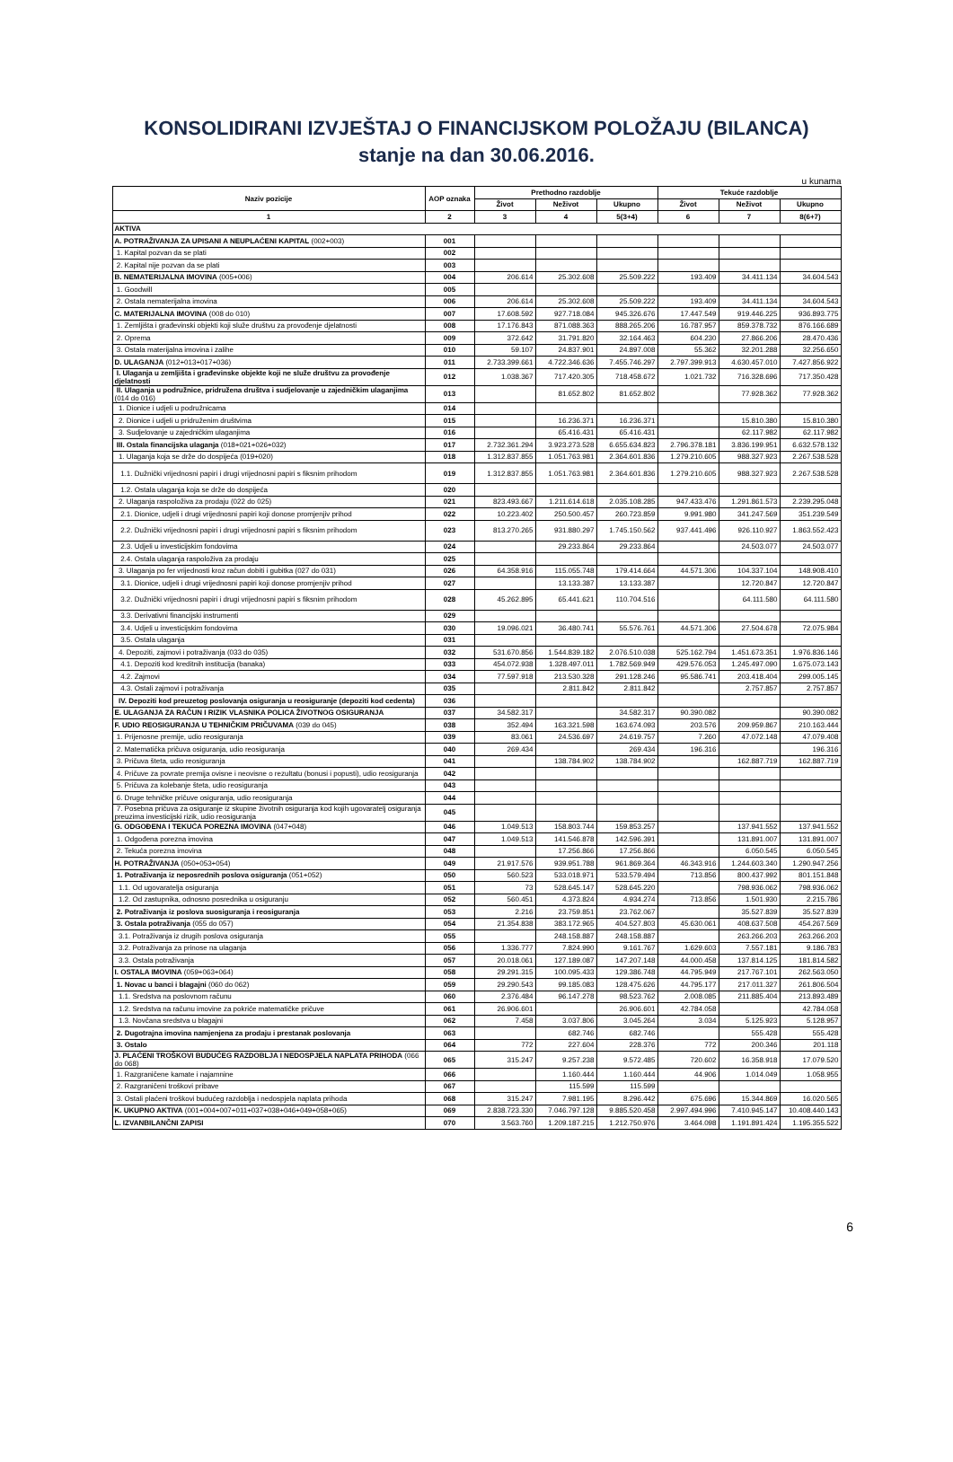KONSOLIDIRANI IZVJEŠTAJ O FINANCIJSKOM POLOŽAJU (BILANCA)
stanje na dan 30.06.2016.
u kunama
| Naziv pozicije | AOP oznaka | Prethodno razdoblje | | | Tekuće razdoblje | | |
| --- | --- | --- | --- | --- | --- | --- | --- |
| | | Život | Neživot | Ukupno | Život | Neživot | Ukupno |
| 1 | 2 | 3 | 4 | 5(3+4) | 6 | 7 | 8(6+7) |
| AKTIVA | | | | | | | |
| A. POTRAŽIVANJA ZA UPISANI A NEUPLAĆENI KAPITAL (002+003) | 001 | | | | | | |
| 1. Kapital pozvan da se plati | 002 | | | | | | |
| 2. Kapital nije pozvan da se plati | 003 | | | | | | |
| B. NEMATERIJALNA IMOVINA (005+006) | 004 | 206.614 | 25.302.608 | 25.509.222 | 193.409 | 34.411.134 | 34.604.543 |
| 1. Goodwill | 005 | | | | | | |
| 2. Ostala nematerijalna imovina | 006 | 206.614 | 25.302.608 | 25.509.222 | 193.409 | 34.411.134 | 34.604.543 |
| C. MATERIJALNA IMOVINA (008 do 010) | 007 | 17.608.592 | 927.718.084 | 945.326.676 | 17.447.549 | 919.446.225 | 936.893.775 |
| 1. Zemljišta i građevinski objekti koji služe društvu za provođenje djelatnosti | 008 | 17.176.843 | 871.088.363 | 888.265.206 | 16.787.957 | 859.378.732 | 876.166.689 |
| 2. Oprema | 009 | 372.642 | 31.791.820 | 32.164.463 | 604.230 | 27.866.206 | 28.470.436 |
| 3. Ostala materijalna imovina i zalihe | 010 | 59.107 | 24.837.901 | 24.897.008 | 55.362 | 32.201.288 | 32.256.650 |
| D. ULAGANJA (012+013+017+036) | 011 | 2.733.399.661 | 4.722.346.636 | 7.455.746.297 | 2.797.399.913 | 4.630.457.010 | 7.427.856.922 |
| I. Ulaganja u zemljišta i građevinske objekte koji ne služe društvu za provođenje djelatnosti | 012 | 1.038.367 | 717.420.305 | 718.458.672 | 1.021.732 | 716.328.696 | 717.350.428 |
| II. Ulaganja u podružnice, pridružena društva i sudjelovanje u zajedničkim ulaganjima (014 do 016) | 013 | | 81.652.802 | 81.652.802 | | 77.928.362 | 77.928.362 |
| 1. Dionice i udjeli u podružnicama | 014 | | | | | | |
| 2. Dionice i udjeli u pridruženim društvima | 015 | | 16.236.371 | 16.236.371 | | 15.810.380 | 15.810.380 |
| 3. Sudjelovanje u zajedničkim ulaganjima | 016 | | 65.416.431 | 65.416.431 | | 62.117.982 | 62.117.982 |
| III. Ostala financijska ulaganja (018+021+026+032) | 017 | 2.732.361.294 | 3.923.273.528 | 6.655.634.823 | 2.796.378.181 | 3.836.199.951 | 6.632.578.132 |
| 1. Ulaganja koja se drže do dospijeća (019+020) | 018 | 1.312.837.855 | 1.051.763.981 | 2.364.601.836 | 1.279.210.605 | 988.327.923 | 2.267.538.528 |
| 1.1. Dužnički vrijednosni papiri i drugi vrijednosni papiri s fiksnim prihodom | 019 | 1.312.837.855 | 1.051.763.981 | 2.364.601.836 | 1.279.210.605 | 988.327.923 | 2.267.538.528 |
| 1.2. Ostala ulaganja koja se drže do dospijeća | 020 | | | | | | |
| 2. Ulaganja raspoloživa za prodaju (022 do 025) | 021 | 823.493.667 | 1.211.614.618 | 2.035.108.285 | 947.433.476 | 1.291.861.573 | 2.239.295.048 |
| 2.1. Dionice, udjeli i drugi vrijednosni papiri koji donose promjenjiv prihod | 022 | 10.223.402 | 250.500.457 | 260.723.859 | 9.991.980 | 341.247.569 | 351.239.549 |
| 2.2. Dužnički vrijednosni papiri i drugi vrijednosni papiri s fiksnim prihodom | 023 | 813.270.265 | 931.880.297 | 1.745.150.562 | 937.441.496 | 926.110.927 | 1.863.552.423 |
| 2.3. Udjeli u investicijskim fondovima | 024 | | 29.233.864 | 29.233.864 | | 24.503.077 | 24.503.077 |
| 2.4. Ostala ulaganja raspoloživa za prodaju | 025 | | | | | | |
| 3. Ulaganja po fer vrijednosti kroz račun dobiti i gubitka (027 do 031) | 026 | 64.358.916 | 115.055.748 | 179.414.664 | 44.571.306 | 104.337.104 | 148.908.410 |
| 3.1. Dionice, udjeli i drugi vrijednosni papiri koji donose promjenjiv prihod | 027 | | 13.133.387 | 13.133.387 | | 12.720.847 | 12.720.847 |
| 3.2. Dužnički vrijednosni papiri i drugi vrijednosni papiri s fiksnim prihodom | 028 | 45.262.895 | 65.441.621 | 110.704.516 | | 64.111.580 | 64.111.580 |
| 3.3. Derivativni financijski instrumenti | 029 | | | | | | |
| 3.4. Udjeli u investicijskim fondovima | 030 | 19.096.021 | 36.480.741 | 55.576.761 | 44.571.306 | 27.504.678 | 72.075.984 |
| 3.5. Ostala ulaganja | 031 | | | | | | |
| 4. Depoziti, zajmovi i potraživanja (033 do 035) | 032 | 531.670.856 | 1.544.839.182 | 2.076.510.038 | 525.162.794 | 1.451.673.351 | 1.976.836.146 |
| 4.1. Depoziti kod kreditnih institucija (banaka) | 033 | 454.072.938 | 1.328.497.011 | 1.782.569.949 | 429.576.053 | 1.245.497.090 | 1.675.073.143 |
| 4.2. Zajmovi | 034 | 77.597.918 | 213.530.328 | 291.128.246 | 95.586.741 | 203.418.404 | 299.005.145 |
| 4.3. Ostali zajmovi i potraživanja | 035 | | 2.811.842 | 2.811.842 | | 2.757.857 | 2.757.857 |
| IV. Depoziti kod preuzetog poslovanja osiguranja u reosiguranje (depoziti kod cedenta) | 036 | | | | | | |
| E. ULAGANJA ZA RAČUN I RIZIK VLASNIKA POLICA ŽIVOTNOG OSIGURANJA | 037 | 34.582.317 | | 34.582.317 | 90.390.082 | | 90.390.082 |
| F. UDIO REOSIGURANJA U TEHNIČKIM PRIČUVAMA (039 do 045) | 038 | 352.494 | 163.321.598 | 163.674.093 | 203.576 | 209.959.867 | 210.163.444 |
| 1. Prijenosne premije, udio reosiguranja | 039 | 83.061 | 24.536.697 | 24.619.757 | 7.260 | 47.072.148 | 47.079.408 |
| 2. Matematička pričuva osiguranja, udio reosiguranja | 040 | 269.434 | | 269.434 | 196.316 | | 196.316 |
| 3. Pričuva šteta, udio reosiguranja | 041 | | 138.784.902 | 138.784.902 | | 162.887.719 | 162.887.719 |
| 4. Pričuve za povrate premija ovisne i neovisne o rezultatu (bonusi i popusti), udio reosiguranja | 042 | | | | | | |
| 5. Pričuva za kolebanje šteta, udio reosiguranja | 043 | | | | | | |
| 6. Druge tehničke pričuve osiguranja, udio reosiguranja | 044 | | | | | | |
| 7. Posebna pričuva za osiguranje iz skupine životnih osiguranja kod kojih ugovaratelj osiguranja preuzima investicijski rizik, udio reosiguranja | 045 | | | | | | |
| G. ODGOĐENA I TEKUĆA POREZNA IMOVINA (047+048) | 046 | 1.049.513 | 158.803.744 | 159.853.257 | | 137.941.552 | 137.941.552 |
| 1. Odgođena porezna imovina | 047 | 1.049.513 | 141.546.878 | 142.596.391 | | 131.891.007 | 131.891.007 |
| 2. Tekuća porezna imovina | 048 | | 17.256.866 | 17.256.866 | | 6.050.545 | 6.050.545 |
| H. POTRAŽIVANJA (050+053+054) | 049 | 21.917.576 | 939.951.788 | 961.869.364 | 46.343.916 | 1.244.603.340 | 1.290.947.256 |
| 1. Potraživanja iz neposrednih poslova osiguranja (051+052) | 050 | 560.523 | 533.018.971 | 533.579.494 | 713.856 | 800.437.992 | 801.151.848 |
| 1.1. Od ugovaratelja osiguranja | 051 | 73 | 528.645.147 | 528.645.220 | | 798.936.062 | 798.936.062 |
| 1.2. Od zastupnika, odnosno posrednika u osiguranju | 052 | 560.451 | 4.373.824 | 4.934.274 | 713.856 | 1.501.930 | 2.215.786 |
| 2. Potraživanja iz poslova suosiguranja i reosiguranja | 053 | 2.216 | 23.759.851 | 23.762.067 | | 35.527.839 | 35.527.839 |
| 3. Ostala potraživanja (055 do 057) | 054 | 21.354.838 | 383.172.965 | 404.527.803 | 45.630.061 | 408.637.508 | 454.267.569 |
| 3.1. Potraživanja iz drugih poslova osiguranja | 055 | | 248.158.887 | 248.158.887 | | 263.266.203 | 263.266.203 |
| 3.2. Potraživanja za prinose na ulaganja | 056 | 1.336.777 | 7.824.990 | 9.161.767 | 1.629.603 | 7.557.181 | 9.186.783 |
| 3.3. Ostala potraživanja | 057 | 20.018.061 | 127.189.087 | 147.207.148 | 44.000.458 | 137.814.125 | 181.814.582 |
| I. OSTALA IMOVINA (059+063+064) | 058 | 29.291.315 | 100.095.433 | 129.386.748 | 44.795.949 | 217.767.101 | 262.563.050 |
| 1. Novac u banci i blagajni (060 do 062) | 059 | 29.290.543 | 99.185.083 | 128.475.626 | 44.795.177 | 217.011.327 | 261.806.504 |
| 1.1. Sredstva na poslovnom računu | 060 | 2.376.484 | 96.147.278 | 98.523.762 | 2.008.085 | 211.885.404 | 213.893.489 |
| 1.2. Sredstva na računu imovine za pokriće matematičke pričuve | 061 | 26.906.601 | | 26.906.601 | 42.784.058 | | 42.784.058 |
| 1.3. Novčana sredstva u blagajni | 062 | 7.458 | 3.037.806 | 3.045.264 | 3.034 | 5.125.923 | 5.128.957 |
| 2. Dugotrajna imovina namjenjena za prodaju i prestanak poslovanja | 063 | | 682.746 | 682.746 | | 555.428 | 555.428 |
| 3. Ostalo | 064 | 772 | 227.604 | 228.376 | 772 | 200.346 | 201.118 |
| J. PLAĆENI TROŠKOVI BUDUĆEG RAZDOBLJA I NEDOSPJELA NAPLATA PRIHODA (066 do 068) | 065 | 315.247 | 9.257.238 | 9.572.485 | 720.602 | 16.358.918 | 17.079.520 |
| 1. Razgraničene kamate i najamnine | 066 | | 1.160.444 | 1.160.444 | 44.906 | 1.014.049 | 1.058.955 |
| 2. Razgraničeni troškovi pribave | 067 | | 115.599 | 115.599 | | | |
| 3. Ostali plaćeni troškovi budućeg razdoblja i nedospjela naplata prihoda | 068 | 315.247 | 7.981.195 | 8.296.442 | 675.696 | 15.344.869 | 16.020.565 |
| K. UKUPNO AKTIVA (001+004+007+011+037+038+046+049+058+065) | 069 | 2.838.723.330 | 7.046.797.128 | 9.885.520.458 | 2.997.494.996 | 7.410.945.147 | 10.408.440.143 |
| L. IZVANBILANČNI ZAPISI | 070 | 3.563.760 | 1.209.187.215 | 1.212.750.976 | 3.464.098 | 1.191.891.424 | 1.195.355.522 |
6